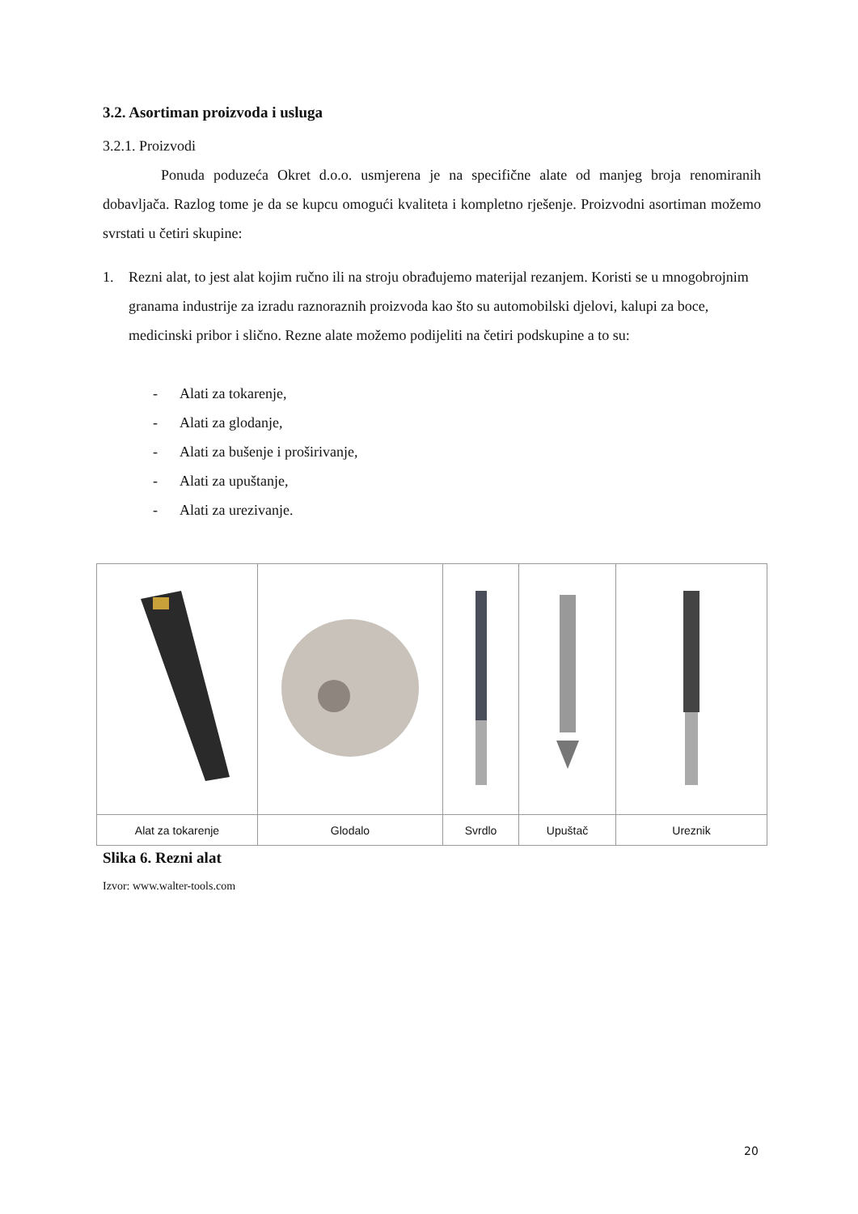3.2. Asortiman proizvoda i usluga
3.2.1. Proizvodi
Ponuda poduzeća Okret d.o.o. usmjerena je na specifične alate od manjeg broja renomiranih dobavljača. Razlog tome je da se kupcu omogući kvaliteta i kompletno rješenje. Proizvodni asortiman možemo svrstati u četiri skupine:
1. Rezni alat, to jest alat kojim ručno ili na stroju obrađujemo materijal rezanjem. Koristi se u mnogobrojnim granama industrije za izradu raznoraznih proizvoda kao što su automobilski djelovi, kalupi za boce, medicinski pribor i slično. Rezne alate možemo podijeliti na četiri podskupine a to su:
- Alati za tokarenje,
- Alati za glodanje,
- Alati za bušenje i proširivanje,
- Alati za upuštanje,
- Alati za urezivanje.
| Alat za tokarenje | Glodalo | Svrdlo | Upuštač | Ureznik |
Slika 6. Rezni alat
Izvor: www.walter-tools.com
20